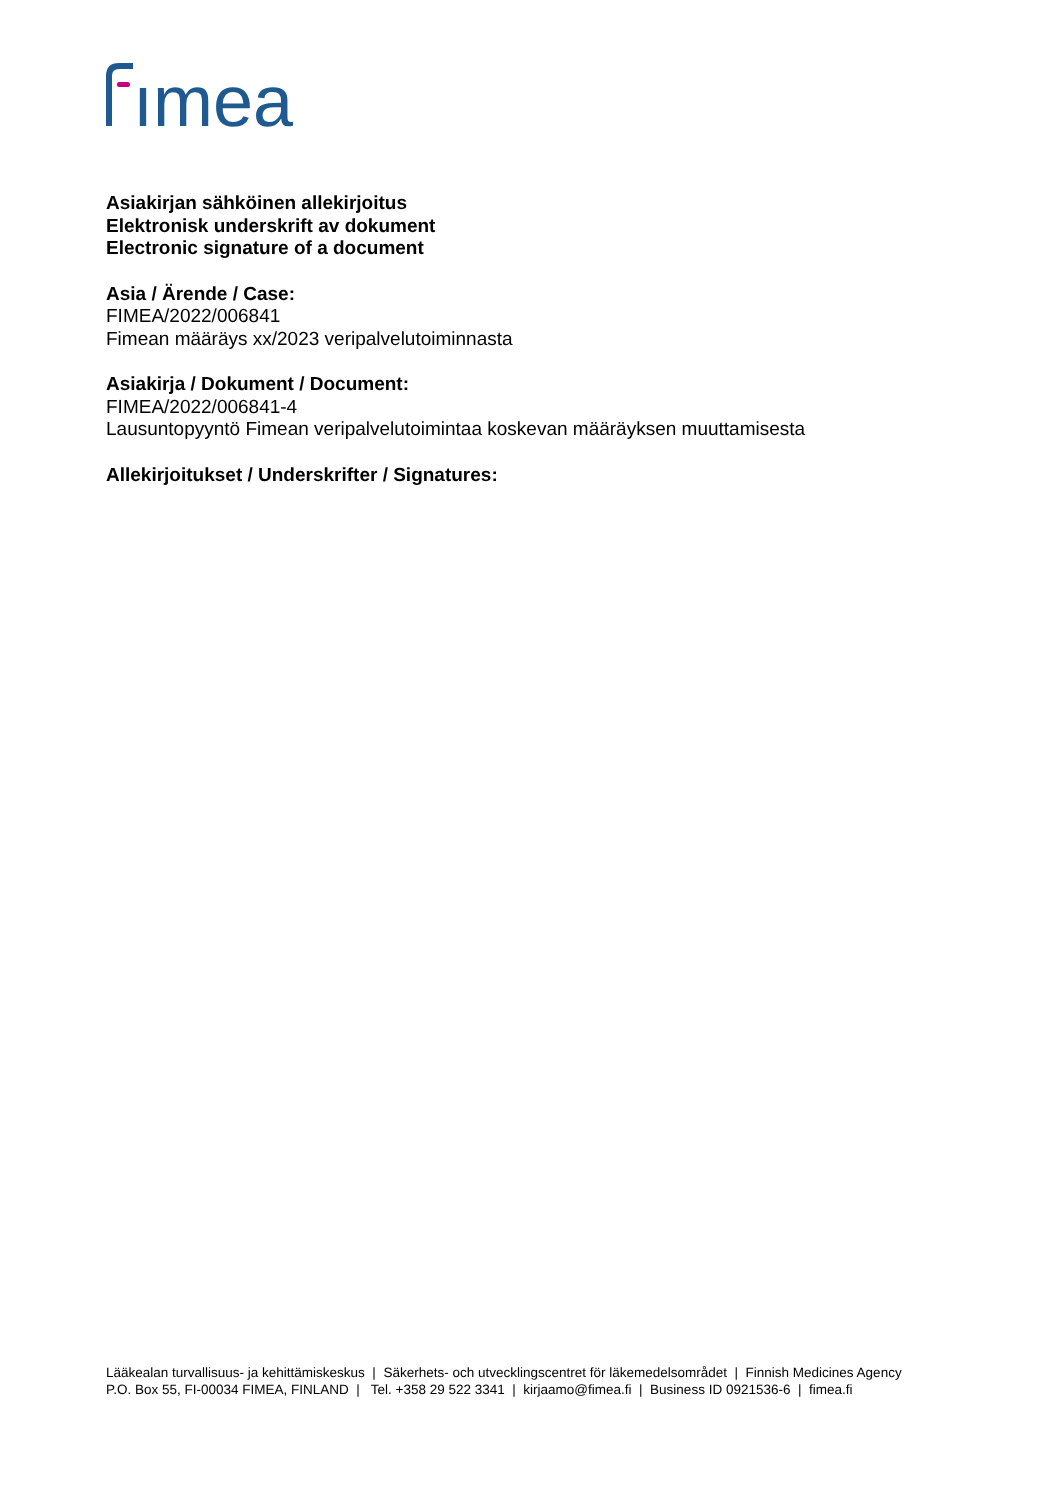ımea
Asiakirjan sähköinen allekirjoitus
Elektronisk underskrift av dokument
Electronic signature of a document
Asia / Ärende / Case:
FIMEA/2022/006841
Fimean määräys xx/2023 veripalvelutoiminnasta
Asiakirja / Dokument / Document:
FIMEA/2022/006841-4
Lausuntopyyntö Fimean veripalvelutoimintaa koskevan määräyksen muuttamisesta
Allekirjoitukset / Underskrifter / Signatures:
Lääkealan turvallisuus- ja kehittämiskeskus | Säkerhets- och utvecklingscentret för läkemedelsområdet | Finnish Medicines Agency
P.O. Box 55, FI-00034 FIMEA, FINLAND | Tel. +358 29 522 3341 | kirjaamo@fimea.fi | Business ID 0921536-6 | fimea.fi